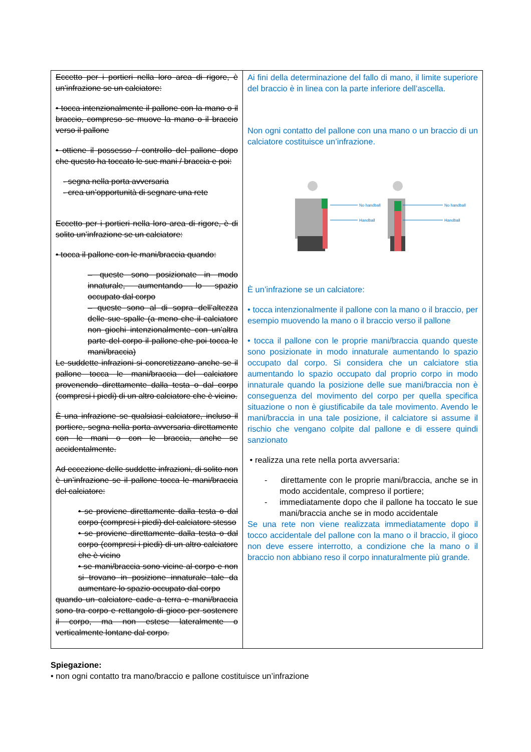| Eccetto per i portieri nella loro area di rigore, è un’infrazione se un calciatore: • tocca intenzionalmente il pallone con la mano o il braccio, compreso se muove la mano o il braccio verso il pallone • ottiene il possesso / controllo del pallone dopo che questo ha toccato le sue mani / braccia e poi: - segna nella porta avversaria - crea un’opportunità di segnare una rete Eccetto per i portieri nella loro area di rigore, è di solito un’infrazione se un calciatore: • tocca il pallone con le mani/braccia quando: – queste sono posizionate in modo innaturale, aumentando lo spazio occupato dal corpo – queste sono al di sopra dell’altezza delle sue spalle (a meno che il calciatore non giochi intenzionalmente con un’altra parte del corpo il pallone che poi tocca le mani/braccia) Le suddette infrazioni si concretizzano anche se il pallone tocca le mani/braccia del calciatore provenendo direttamente dalla testa o dal corpo (compresi i piedi) di un altro calciatore che è vicino. È una infrazione se qualsiasi calciatore, incluso il portiere, segna nella porta avversaria direttamente con le mani o con le braccia, anche se accidentalmente. Ad eccezione delle suddette infrazioni, di solito non è un’infrazione se il pallone tocca le mani/braccia del calciatore: • se proviene direttamente dalla testa o dal corpo (compresi i piedi) del calciatore stesso • se proviene direttamente dalla testa o dal corpo (compresi i piedi) di un altro calciatore che è vicino • se mani/braccia sono vicine al corpo e non si trovano in posizione innaturale tale da aumentare lo spazio occupato dal corpo quando un calciatore cade a terra e mani/braccia sono tra corpo e rettangolo di gioco per sostenere il corpo, ma non estese lateralmente o verticalmente lontane dal corpo. | Ai fini della determinazione del fallo di mano, il limite superiore del braccio è in linea con la parte inferiore dell’ascella. Non ogni contatto del pallone con una mano o un braccio di un calciatore costituisce un’infrazione. No handball Handball No handball Handball È un’infrazione se un calciatore: • tocca intenzionalmente il pallone con la mano o il braccio, per esempio muovendo la mano o il braccio verso il pallone • tocca il pallone con le proprie mani/braccia quando queste sono posizionate in modo innaturale aumentando lo spazio occupato dal corpo. Si considera che un calciatore stia aumentando lo spazio occupato dal proprio corpo in modo innaturale quando la posizione delle sue mani/braccia non è conseguenza del movimento del corpo per quella specifica situazione o non è giustificabile da tale movimento. Avendo le mani/braccia in una tale posizione, il calciatore si assume il rischio che vengano colpite dal pallone e di essere quindi sanzionato • realizza una rete nella porta avversaria: - direttamente con le proprie mani/braccia, anche se in modo accidentale, compreso il portiere; - immediatamente dopo che il pallone ha toccato le sue mani/braccia anche se in modo accidentale Se una rete non viene realizzata immediatamente dopo il tocco accidentale del pallone con la mano o il braccio, il gioco non deve essere interrotto, a condizione che la mano o il braccio non abbiano reso il corpo innaturalmente più grande. |
Spiegazione:
• non ogni contatto tra mano/braccio e pallone costituisce un’infrazione